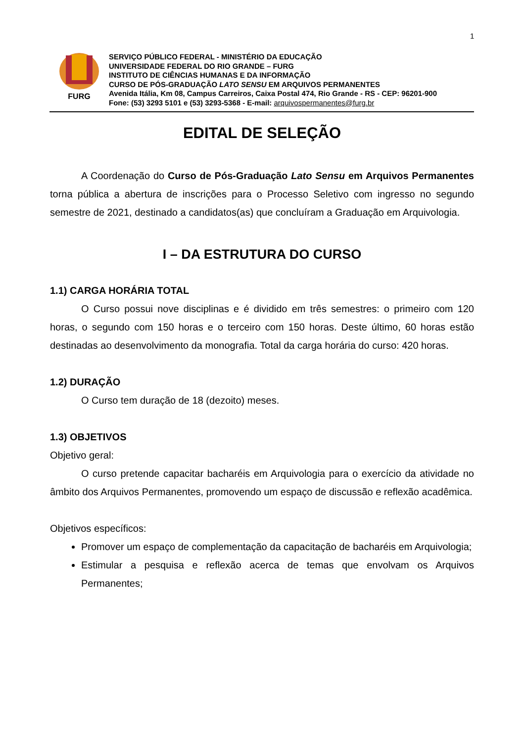1
FURG
SERVIÇO PÚBLICO FEDERAL - MINISTÉRIO DA EDUCAÇÃO
UNIVERSIDADE FEDERAL DO RIO GRANDE – FURG
INSTITUTO DE CIÊNCIAS HUMANAS E DA INFORMAÇÃO
CURSO DE PÓS-GRADUAÇÃO LATO SENSU EM ARQUIVOS PERMANENTES
Avenida Itália, Km 08, Campus Carreiros, Caixa Postal 474, Rio Grande - RS - CEP: 96201-900
Fone: (53) 3293 5101 e (53) 3293-5368 - E-mail: arquivospermanentes@furg.br
EDITAL DE SELEÇÃO
A Coordenação do Curso de Pós-Graduação Lato Sensu em Arquivos Permanentes torna pública a abertura de inscrições para o Processo Seletivo com ingresso no segundo semestre de 2021, destinado a candidatos(as) que concluíram a Graduação em Arquivologia.
I – DA ESTRUTURA DO CURSO
1.1) CARGA HORÁRIA TOTAL
O Curso possui nove disciplinas e é dividido em três semestres: o primeiro com 120 horas, o segundo com 150 horas e o terceiro com 150 horas. Deste último, 60 horas estão destinadas ao desenvolvimento da monografia. Total da carga horária do curso: 420 horas.
1.2) DURAÇÃO
O Curso tem duração de 18 (dezoito) meses.
1.3) OBJETIVOS
Objetivo geral:
O curso pretende capacitar bacharéis em Arquivologia para o exercício da atividade no âmbito dos Arquivos Permanentes, promovendo um espaço de discussão e reflexão acadêmica.
Objetivos específicos:
Promover um espaço de complementação da capacitação de bacharéis em Arquivologia;
Estimular a pesquisa e reflexão acerca de temas que envolvam os Arquivos Permanentes;